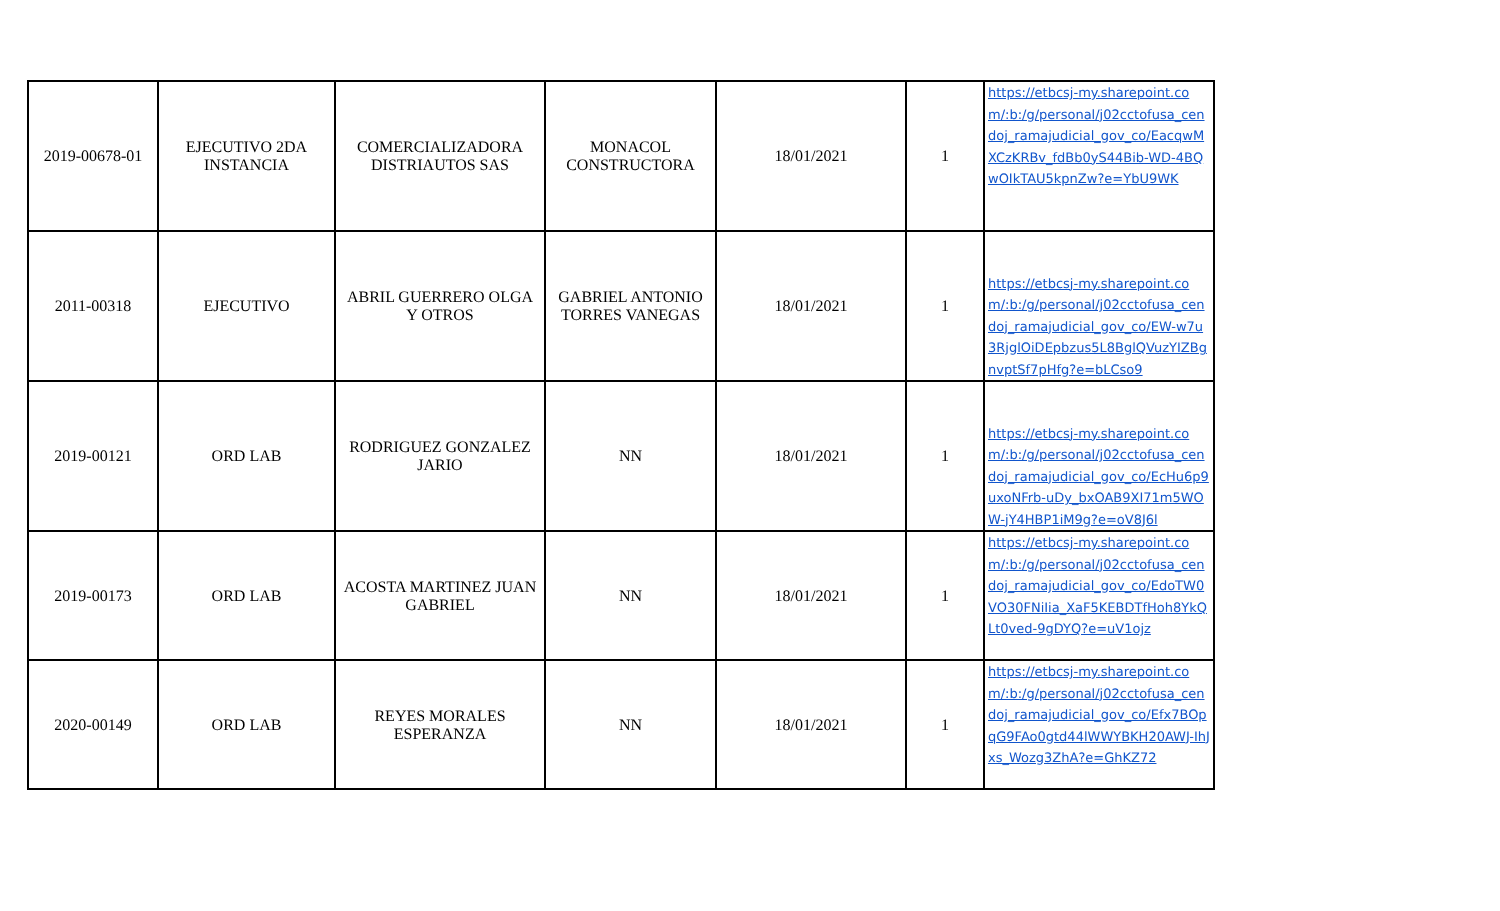| 2019-00678-01 | EJECUTIVO 2DA INSTANCIA | COMERCIALIZADORA DISTRIAUTOS SAS | MONACOL CONSTRUCTORA | 18/01/2021 | 1 | https://etbcsj-my.sharepoint.com/:b:/g/personal/j02cctofusa_cendoj_ramajudicial_gov_co/EacqwMXCzKRBv_fdBb0yS44Bib-WD-4BQwOIkTAU5kpnZw?e=YbU9WK |
| 2011-00318 | EJECUTIVO | ABRIL GUERRERO OLGA Y OTROS | GABRIEL ANTONIO TORRES VANEGAS | 18/01/2021 | 1 | https://etbcsj-my.sharepoint.com/:b:/g/personal/j02cctofusa_cendoj_ramajudicial_gov_co/EW-w7u3RjglOiDEpbzus5L8BglQVuzYIZBgnvptSf7pHfg?e=bLCso9 |
| 2019-00121 | ORD LAB | RODRIGUEZ GONZALEZ JARIO | NN | 18/01/2021 | 1 | https://etbcsj-my.sharepoint.com/:b:/g/personal/j02cctofusa_cendoj_ramajudicial_gov_co/EcHu6p9uxoNFrb-uDy_bxOAB9XI71m5WOW-jY4HBP1iM9g?e=oV8J6l |
| 2019-00173 | ORD LAB | ACOSTA MARTINEZ JUAN GABRIEL | NN | 18/01/2021 | 1 | https://etbcsj-my.sharepoint.com/:b:/g/personal/j02cctofusa_cendoj_ramajudicial_gov_co/EdoTW0VO30FNiIia_XaF5KEBDTfHoh8YkQLt0ved-9gDYQ?e=uV1ojz |
| 2020-00149 | ORD LAB | REYES MORALES ESPERANZA | NN | 18/01/2021 | 1 | https://etbcsj-my.sharepoint.com/:b:/g/personal/j02cctofusa_cendoj_ramajudicial_gov_co/Efx7BOpqG9FAo0gtd44lWWYBKH20AWJ-IhJxs_Wozg3ZhA?e=GhKZ72 |